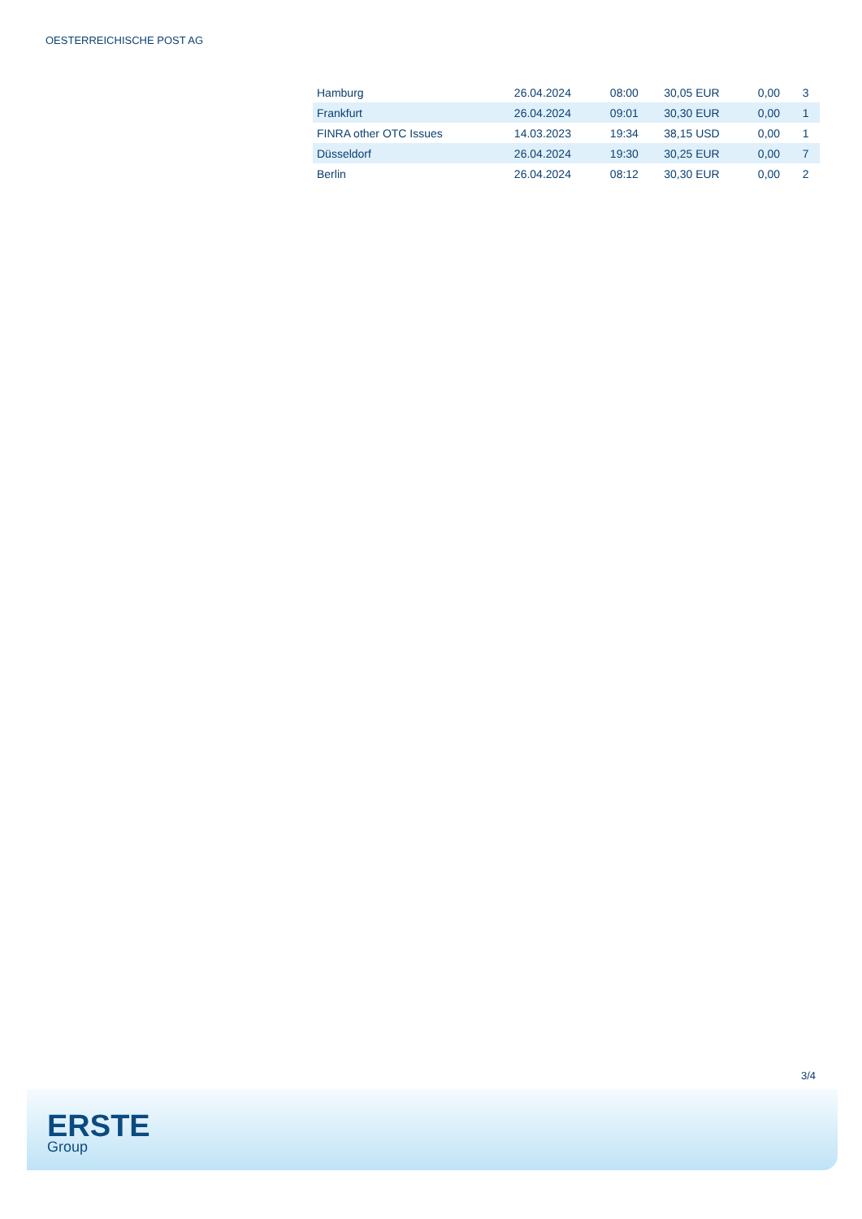OESTERREICHISCHE POST AG
| Hamburg | 26.04.2024 | 08:00 | 30,05 EUR | 0,00 | 3 |
| Frankfurt | 26.04.2024 | 09:01 | 30,30 EUR | 0,00 | 1 |
| FINRA other OTC Issues | 14.03.2023 | 19:34 | 38,15 USD | 0,00 | 1 |
| Düsseldorf | 26.04.2024 | 19:30 | 30,25 EUR | 0,00 | 7 |
| Berlin | 26.04.2024 | 08:12 | 30,30 EUR | 0,00 | 2 |
3/4
ERSTE
Group